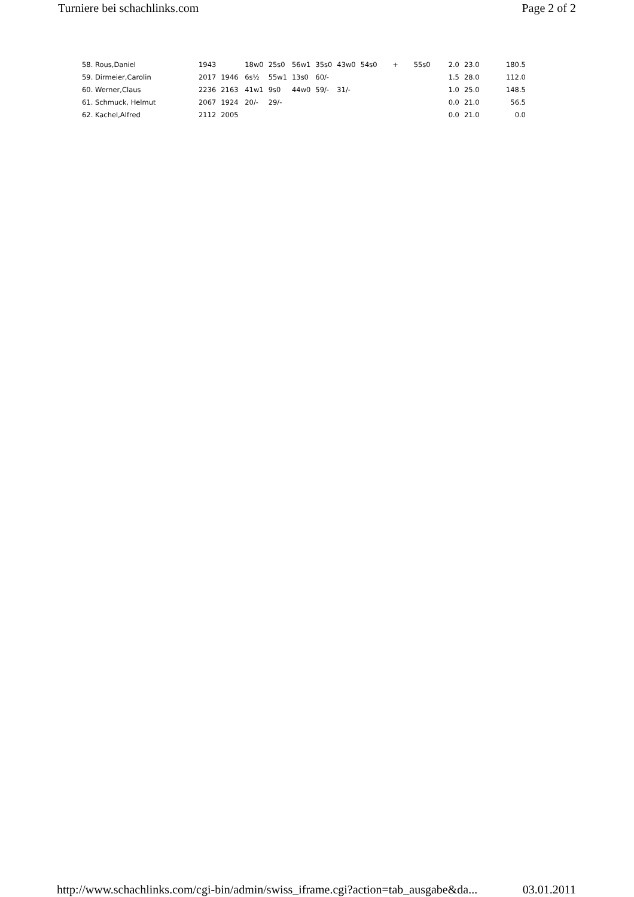Turniere bei schachlinks.com Page 2 of 2
| 58. Rous,Daniel | 1943 | | 18w0 | 25s0 | 56w1 | 35s0 | 43w0 | 54s0 | + | 55s0 | 2.0 | 23.0 | 180.5 |
| 59. Dirmeier,Carolin | 2017 | 1946 | 6s½ | 55w1 | 13s0 | 60/- | | | | | 1.5 | 28.0 | 112.0 |
| 60. Werner,Claus | 2236 | 2163 | 41w1 | 9s0 | 44w0 | 59/- | 31/- | | | | 1.0 | 25.0 | 148.5 |
| 61. Schmuck, Helmut | 2067 | 1924 | 20/- | 29/- | | | | | | | 0.0 | 21.0 | 56.5 |
| 62. Kachel,Alfred | 2112 | 2005 | | | | | | | | | 0.0 | 21.0 | 0.0 |
http://www.schachlinks.com/cgi-bin/admin/swiss_iframe.cgi?action=tab_ausgabe&da... 03.01.2011